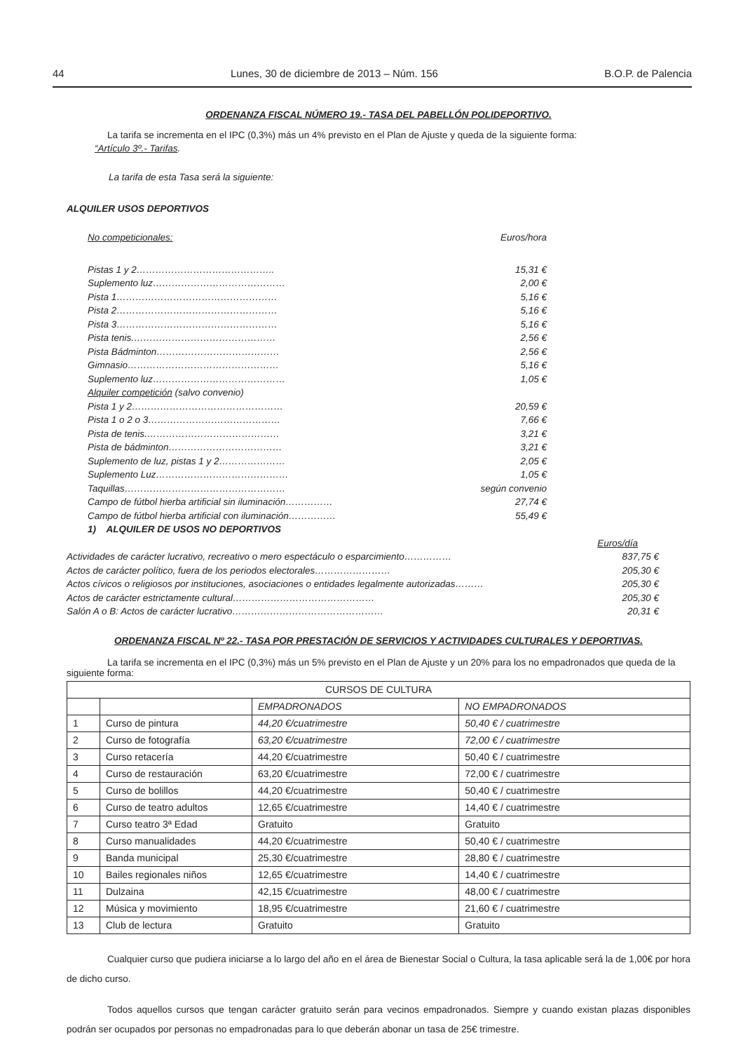44 Lunes, 30 de diciembre de 2013 – Núm. 156 B.O.P. de Palencia
ORDENANZA FISCAL NÚMERO 19.- TASA DEL PABELLÓN POLIDEPORTIVO.
La tarifa se incrementa en el IPC (0,3%) más un 4% previsto en el Plan de Ajuste y queda de la siguiente forma:
“Artículo 3º.- Tarifas.
La tarifa de esta Tasa será la siguiente:
ALQUILER USOS DEPORTIVOS
No competicionales: Euros/hora
Pistas 1 y 2…………………………………….. 15,31 €
Suplemento luz…………………………………… 2,00 €
Pista 1…………………………………………… 5,16 €
Pista 2…………………………………………… 5,16 €
Pista 3…………………………………………… 5,16 €
Pista tenis.……………………………………… 2,56 €
Pista Bádminton………………………………… 2,56 €
Gimnasio………………………………………… 5,16 €
Suplemento luz…………………………………… 1,05 €
Alquiler competición (salvo convenio)
Pista 1 y 2………………………………………… 20,59 €
Pista 1 o 2 o 3…………………………………… 7,66 €
Pista de tenis.…………………………………… 3,21 €
Pista de bádminton……………………………… 3,21 €
Suplemento de luz, pistas 1 y 2………………… 2,05 €
Suplemento Luz…………………………………… 1,05 €
Taquillas…………………………………………… según convenio
Campo de fútbol hierba artificial sin iluminación…………… 27,74 €
Campo de fútbol hierba artificial con iluminación…………… 55,49 €
1) ALQUILER DE USOS NO DEPORTIVOS
Euros/día
Actividades de carácter lucrativo, recreativo o mero espectáculo o esparcimiento…………… 837,75 €
Actos de carácter político, fuera de los periodos electorales…………………… 205,30 €
Actos cívicos o religiosos por instituciones, asociaciones o entidades legalmente autorizadas……… 205,30 €
Actos de carácter estrictamente cultural……………………………………… 205,30 €
Salón A o B: Actos de carácter lucrativo………………………………………… 20,31 €
ORDENANZA FISCAL Nº 22.- TASA POR PRESTACIÓN DE SERVICIOS Y ACTIVIDADES CULTURALES Y DEPORTIVAS.
La tarifa se incrementa en el IPC (0,3%) más un 5% previsto en el Plan de Ajuste y un 20% para los no empadronados que queda de la siguiente forma:
| CURSOS DE CULTURA | | | |
| | | EMPADRONADOS | NO EMPADRONADOS |
| 1 | Curso de pintura | 44,20 €/cuatrimestre | 50,40 € / cuatrimestre |
| 2 | Curso de fotografía | 63,20 €/cuatrimestre | 72,00 € / cuatrimestre |
| 3 | Curso retacería | 44,20 €/cuatrimestre | 50,40 € / cuatrimestre |
| 4 | Curso de restauración | 63,20 €/cuatrimestre | 72,00 € / cuatrimestre |
| 5 | Curso de bolillos | 44,20 €/cuatrimestre | 50,40 € / cuatrimestre |
| 6 | Curso de teatro adultos | 12,65 €/cuatrimestre | 14,40 € / cuatrimestre |
| 7 | Curso teatro 3ª Edad | Gratuito | Gratuito |
| 8 | Curso manualidades | 44,20 €/cuatrimestre | 50,40 € / cuatrimestre |
| 9 | Banda municipal | 25,30 €/cuatrimestre | 28,80 € / cuatrimestre |
| 10 | Bailes regionales niños | 12,65 €/cuatrimestre | 14,40 € / cuatrimestre |
| 11 | Dulzaina | 42,15 €/cuatrimestre | 48,00 € / cuatrimestre |
| 12 | Música y movimiento | 18,95 €/cuatrimestre | 21,60 € / cuatrimestre |
| 13 | Club de lectura | Gratuito | Gratuito |
Cualquier curso que pudiera iniciarse a lo largo del año en el área de Bienestar Social o Cultura, la tasa aplicable será la de 1,00€ por hora de dicho curso.
Todos aquellos cursos que tengan carácter gratuito serán para vecinos empadronados. Siempre y cuando existan plazas disponibles podrán ser ocupados por personas no empadronadas para lo que deberán abonar un tasa de 25€ trimestre.